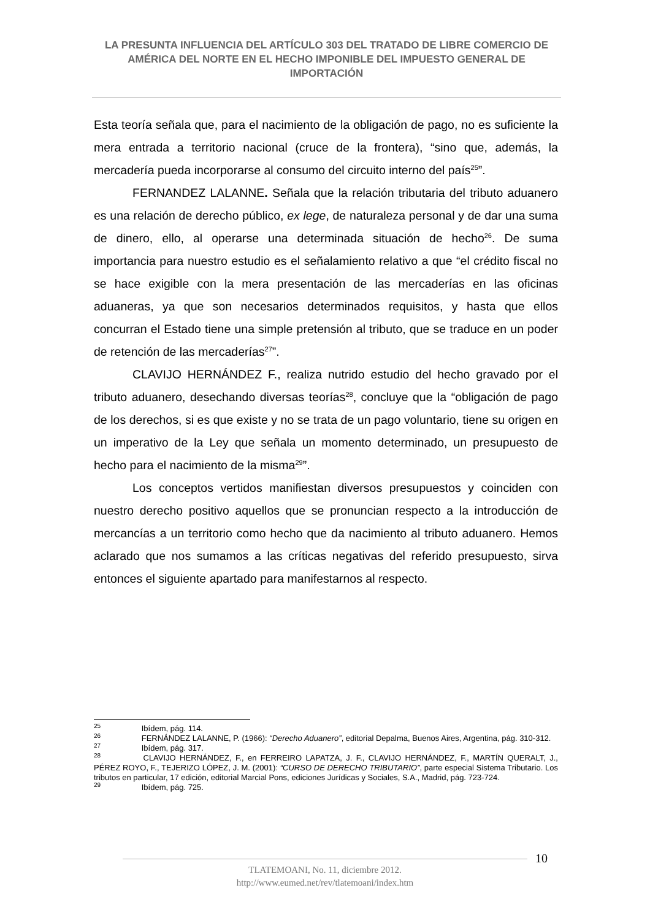LA PRESUNTA INFLUENCIA DEL ARTÍCULO 303 DEL TRATADO DE LIBRE COMERCIO DE AMÉRICA DEL NORTE EN EL HECHO IMPONIBLE DEL IMPUESTO GENERAL DE IMPORTACIÓN
Esta teoría señala que, para el nacimiento de la obligación de pago, no es suficiente la mera entrada a territorio nacional (cruce de la frontera), “sino que, además, la mercadería pueda incorporarse al consumo del circuito interno del país<sup>25</sup>”.
FERNANDEZ LALANNE. Señala que la relación tributaria del tributo aduanero es una relación de derecho público, ex lege, de naturaleza personal y de dar una suma de dinero, ello, al operarse una determinada situación de hecho<sup>26</sup>. De suma importancia para nuestro estudio es el señalamiento relativo a que “el crédito fiscal no se hace exigible con la mera presentación de las mercaderías en las oficinas aduaneras, ya que son necesarios determinados requisitos, y hasta que ellos concurran el Estado tiene una simple pretensión al tributo, que se traduce en un poder de retención de las mercaderías<sup>27</sup>”.
CLAVIJO HERNÁNDEZ F., realiza nutrido estudio del hecho gravado por el tributo aduanero, desechando diversas teorías<sup>28</sup>, concluye que la “obligación de pago de los derechos, si es que existe y no se trata de un pago voluntario, tiene su origen en un imperativo de la Ley que señala un momento determinado, un presupuesto de hecho para el nacimiento de la misma<sup>29</sup>”.
Los conceptos vertidos manifiestan diversos presupuestos y coinciden con nuestro derecho positivo aquellos que se pronuncian respecto a la introducción de mercancías a un territorio como hecho que da nacimiento al tributo aduanero. Hemos aclarado que nos sumamos a las críticas negativas del referido presupuesto, sirva entonces el siguiente apartado para manifestarnos al respecto.
<sup>25</sup> Ibídem, pág. 114.
<sup>26</sup> FERNÁNDEZ LALANNE, P. (1966): “Derecho Aduanero”, editorial Depalma, Buenos Aires, Argentina, pág. 310-312.
<sup>27</sup> Ibídem, pág. 317.
<sup>28</sup> CLAVIJO HERNÁNDEZ, F., en FERREIRO LAPATZA, J. F., CLAVIJO HERNÁNDEZ, F., MARTÍN QUERALT, J., PÉREZ ROYO, F., TEJERIZO LÓPEZ, J. M. (2001): “CURSO DE DERECHO TRIBUTARIO”, parte especial Sistema Tributario. Los tributos en particular, 17 edición, editorial Marcial Pons, ediciones Jurídicas y Sociales, S.A., Madrid, pág. 723-724.
<sup>29</sup> Ibídem, pág. 725.
10
TLATEMOANI, No. 11, diciembre 2012.
http://www.eumed.net/rev/tlatemoani/index.htm